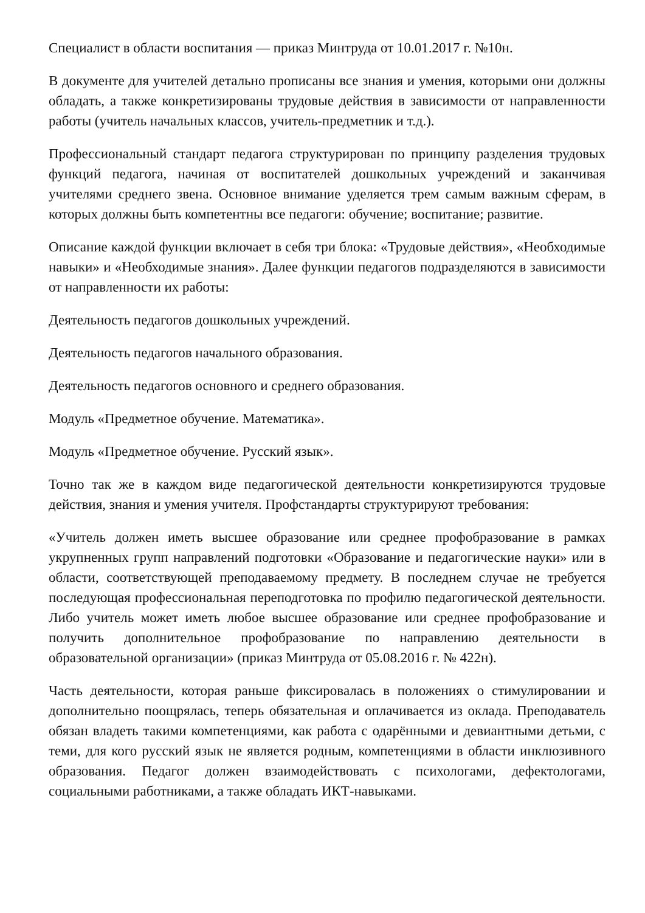Специалист в области воспитания — приказ Минтруда от 10.01.2017 г. №10н.
В документе для учителей детально прописаны все знания и умения, которыми они должны обладать, а также конкретизированы трудовые действия в зависимости от направленности работы (учитель начальных классов, учитель-предметник и т.д.).
Профессиональный стандарт педагога структурирован по принципу разделения трудовых функций педагога, начиная от воспитателей дошкольных учреждений и заканчивая учителями среднего звена. Основное внимание уделяется трем самым важным сферам, в которых должны быть компетентны все педагоги: обучение; воспитание; развитие.
Описание каждой функции включает в себя три блока: «Трудовые действия», «Необходимые навыки» и «Необходимые знания». Далее функции педагогов подразделяются в зависимости от направленности их работы:
Деятельность педагогов дошкольных учреждений.
Деятельность педагогов начального образования.
Деятельность педагогов основного и среднего образования.
Модуль «Предметное обучение. Математика».
Модуль «Предметное обучение. Русский язык».
Точно так же в каждом виде педагогической деятельности конкретизируются трудовые действия, знания и умения учителя. Профстандарты структурируют требования:
«Учитель должен иметь высшее образование или среднее профобразование в рамках укрупненных групп направлений подготовки «Образование и педагогические науки» или в области, соответствующей преподаваемому предмету. В последнем случае не требуется последующая профессиональная переподготовка по профилю педагогической деятельности. Либо учитель может иметь любое высшее образование или среднее профобразование и получить дополнительное профобразование по направлению деятельности в образовательной организации» (приказ Минтруда от 05.08.2016 г. № 422н).
Часть деятельности, которая раньше фиксировалась в положениях о стимулировании и дополнительно поощрялась, теперь обязательная и оплачивается из оклада. Преподаватель обязан владеть такими компетенциями, как работа с одарёнными и девиантными детьми, с теми, для кого русский язык не является родным, компетенциями в области инклюзивного образования. Педагог должен взаимодействовать с психологами, дефектологами, социальными работниками, а также обладать ИКТ-навыками.